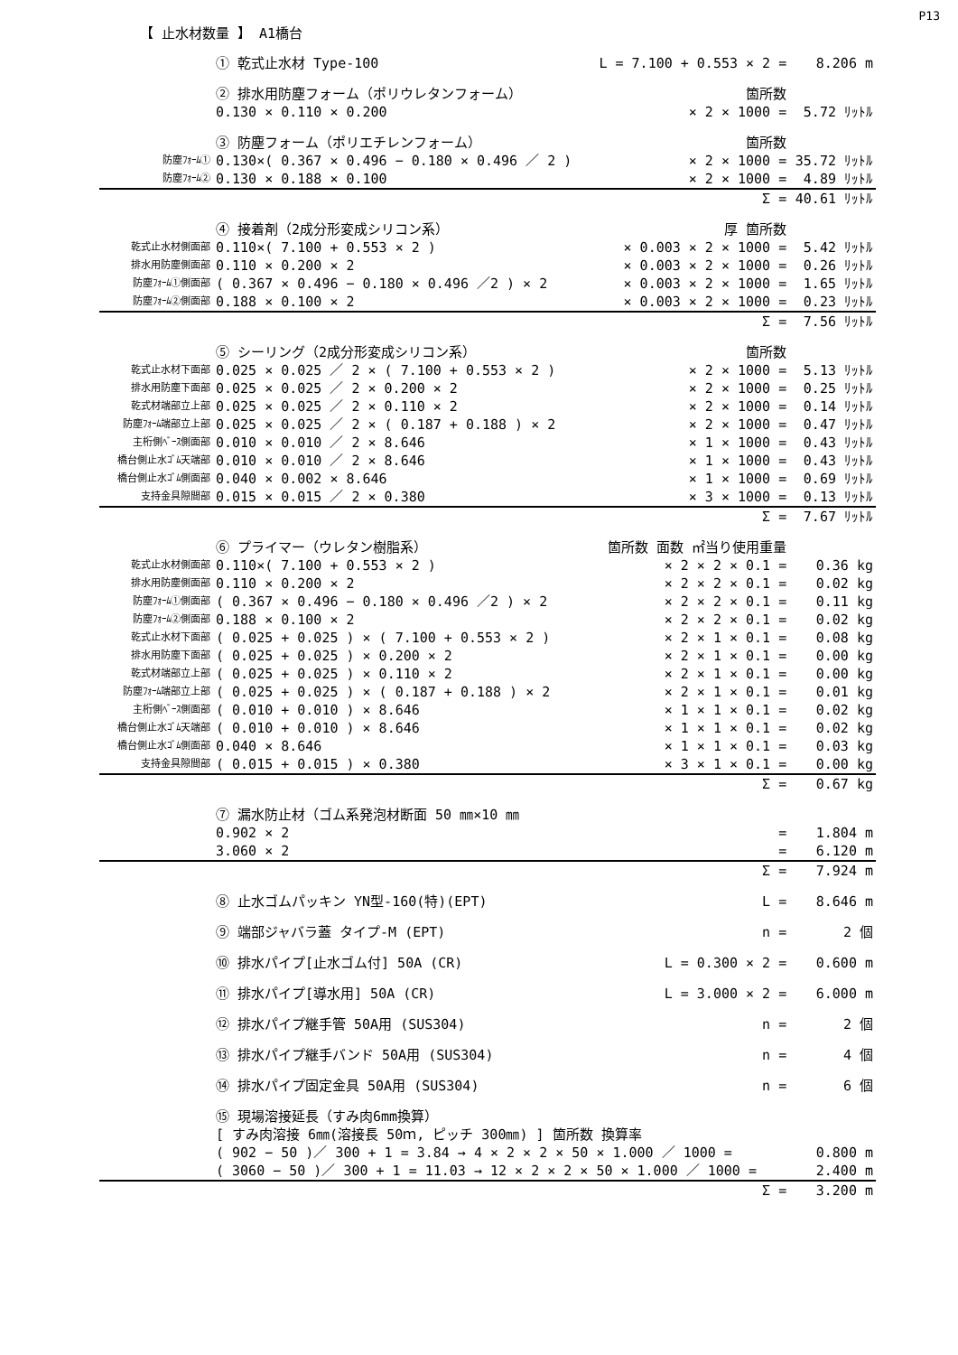P13
【 止水材数量 】 A1橋台
| | ① 乾式止水材 Type-100 | L = 7.100 + 0.553 × 2 = | 8.206 m |
| | ② 排水用防塵フォーム（ポリウレタンフォーム） | 箇所数 | |
| | 0.130 × 0.110 × 0.200 | × 2 × 1000 = | 5.72 ﾘｯﾄﾙ |
| | ③ 防塵フォーム（ポリエチレンフォーム） | 箇所数 | |
| 防塵ﾌｫｰﾑ① | 0.130×( 0.367 × 0.496 − 0.180 × 0.496 ／ 2 ) | × 2 × 1000 = | 35.72 ﾘｯﾄﾙ |
| 防塵ﾌｫｰﾑ② | 0.130 × 0.188 × 0.100 | × 2 × 1000 = | 4.89 ﾘｯﾄﾙ |
| | | Σ = | 40.61 ﾘｯﾄﾙ |
| | ④ 接着剤（2成分形変成シリコン系） | 厚 箇所数 | |
| 乾式止水材側面部 | 0.110×( 7.100 + 0.553 × 2 ) | × 0.003 × 2 × 1000 = | 5.42 ﾘｯﾄﾙ |
| 排水用防塵側面部 | 0.110 × 0.200 × 2 | × 0.003 × 2 × 1000 = | 0.26 ﾘｯﾄﾙ |
| 防塵ﾌｫｰﾑ①側面部 | ( 0.367 × 0.496 − 0.180 × 0.496 ／2 ) × 2 | × 0.003 × 2 × 1000 = | 1.65 ﾘｯﾄﾙ |
| 防塵ﾌｫｰﾑ②側面部 | 0.188 × 0.100 × 2 | × 0.003 × 2 × 1000 = | 0.23 ﾘｯﾄﾙ |
| | | Σ = | 7.56 ﾘｯﾄﾙ |
| | ⑤ シーリング（2成分形変成シリコン系） | 箇所数 | |
| 乾式止水材下面部 | 0.025 × 0.025 ／ 2 × ( 7.100 + 0.553 × 2 ) | × 2 × 1000 = | 5.13 ﾘｯﾄﾙ |
| 排水用防塵下面部 | 0.025 × 0.025 ／ 2 × 0.200 × 2 | × 2 × 1000 = | 0.25 ﾘｯﾄﾙ |
| 乾式材端部立上部 | 0.025 × 0.025 ／ 2 × 0.110 × 2 | × 2 × 1000 = | 0.14 ﾘｯﾄﾙ |
| 防塵ﾌｫｰﾑ端部立上部 | 0.025 × 0.025 ／ 2 × ( 0.187 + 0.188 ) × 2 | × 2 × 1000 = | 0.47 ﾘｯﾄﾙ |
| 主桁側ﾍﾞｰｽ側面部 | 0.010 × 0.010 ／ 2 × 8.646 | × 1 × 1000 = | 0.43 ﾘｯﾄﾙ |
| 橋台側止水ｺﾞﾑ天端部 | 0.010 × 0.010 ／ 2 × 8.646 | × 1 × 1000 = | 0.43 ﾘｯﾄﾙ |
| 橋台側止水ｺﾞﾑ側面部 | 0.040 × 0.002 × 8.646 | × 1 × 1000 = | 0.69 ﾘｯﾄﾙ |
| 支持金具隙間部 | 0.015 × 0.015 ／ 2 × 0.380 | × 3 × 1000 = | 0.13 ﾘｯﾄﾙ |
| | | Σ = | 7.67 ﾘｯﾄﾙ |
| | ⑥ プライマー（ウレタン樹脂系） | 箇所数 面数 ㎡当り使用重量 | |
| 乾式止水材側面部 | 0.110×( 7.100 + 0.553 × 2 ) | × 2 × 2 × 0.1 = | 0.36 kg |
| 排水用防塵側面部 | 0.110 × 0.200 × 2 | × 2 × 2 × 0.1 = | 0.02 kg |
| 防塵ﾌｫｰﾑ①側面部 | ( 0.367 × 0.496 − 0.180 × 0.496 ／2 ) × 2 | × 2 × 2 × 0.1 = | 0.11 kg |
| 防塵ﾌｫｰﾑ②側面部 | 0.188 × 0.100 × 2 | × 2 × 2 × 0.1 = | 0.02 kg |
| 乾式止水材下面部 | ( 0.025 + 0.025 ) × ( 7.100 + 0.553 × 2 ) | × 2 × 1 × 0.1 = | 0.08 kg |
| 排水用防塵下面部 | ( 0.025 + 0.025 ) × 0.200 × 2 | × 2 × 1 × 0.1 = | 0.00 kg |
| 乾式材端部立上部 | ( 0.025 + 0.025 ) × 0.110 × 2 | × 2 × 1 × 0.1 = | 0.00 kg |
| 防塵ﾌｫｰﾑ端部立上部 | ( 0.025 + 0.025 ) × ( 0.187 + 0.188 ) × 2 | × 2 × 1 × 0.1 = | 0.01 kg |
| 主桁側ﾍﾞｰｽ側面部 | ( 0.010 + 0.010 ) × 8.646 | × 1 × 1 × 0.1 = | 0.02 kg |
| 橋台側止水ｺﾞﾑ天端部 | ( 0.010 + 0.010 ) × 8.646 | × 1 × 1 × 0.1 = | 0.02 kg |
| 橋台側止水ｺﾞﾑ側面部 | 0.040 × 8.646 | × 1 × 1 × 0.1 = | 0.03 kg |
| 支持金具隙間部 | ( 0.015 + 0.015 ) × 0.380 | × 3 × 1 × 0.1 = | 0.00 kg |
| | | Σ = | 0.67 kg |
| | ⑦ 漏水防止材（ゴム系発泡材断面 50 ㎜×10 ㎜ | | |
| | 0.902 × 2 | = | 1.804 m |
| | 3.060 × 2 | = | 6.120 m |
| | | Σ = | 7.924 m |
| | ⑧ 止水ゴムパッキン YN型-160(特)(EPT) | L = | 8.646 m |
| | ⑨ 端部ジャバラ蓋 タイプ-M (EPT) | n = | 2 個 |
| | ⑩ 排水パイプ[止水ゴム付] 50A (CR) | L = 0.300 × 2 = | 0.600 m |
| | ⑪ 排水パイプ[導水用] 50A (CR) | L = 3.000 × 2 = | 6.000 m |
| | ⑫ 排水パイプ継手管 50A用 (SUS304) | n = | 2 個 |
| | ⑬ 排水パイプ継手バンド 50A用 (SUS304) | n = | 4 個 |
| | ⑭ 排水パイプ固定金具 50A用 (SUS304) | n = | 6 個 |
| | ⑮ 現場溶接延長（すみ肉6mm換算） | | |
| | [ すみ肉溶接 6㎜(溶接長 50ｍ, ピッチ 300㎜) ] 箇所数 換算率 | | |
| | ( 902 − 50 )／ 300 + 1 = 3.84 → 4 × 2 × 2 × 50 × 1.000 ／ 1000 = | | 0.800 m |
| | ( 3060 − 50 )／ 300 + 1 = 11.03 → 12 × 2 × 2 × 50 × 1.000 ／ 1000 = | | 2.400 m |
| | | Σ = | 3.200 m |